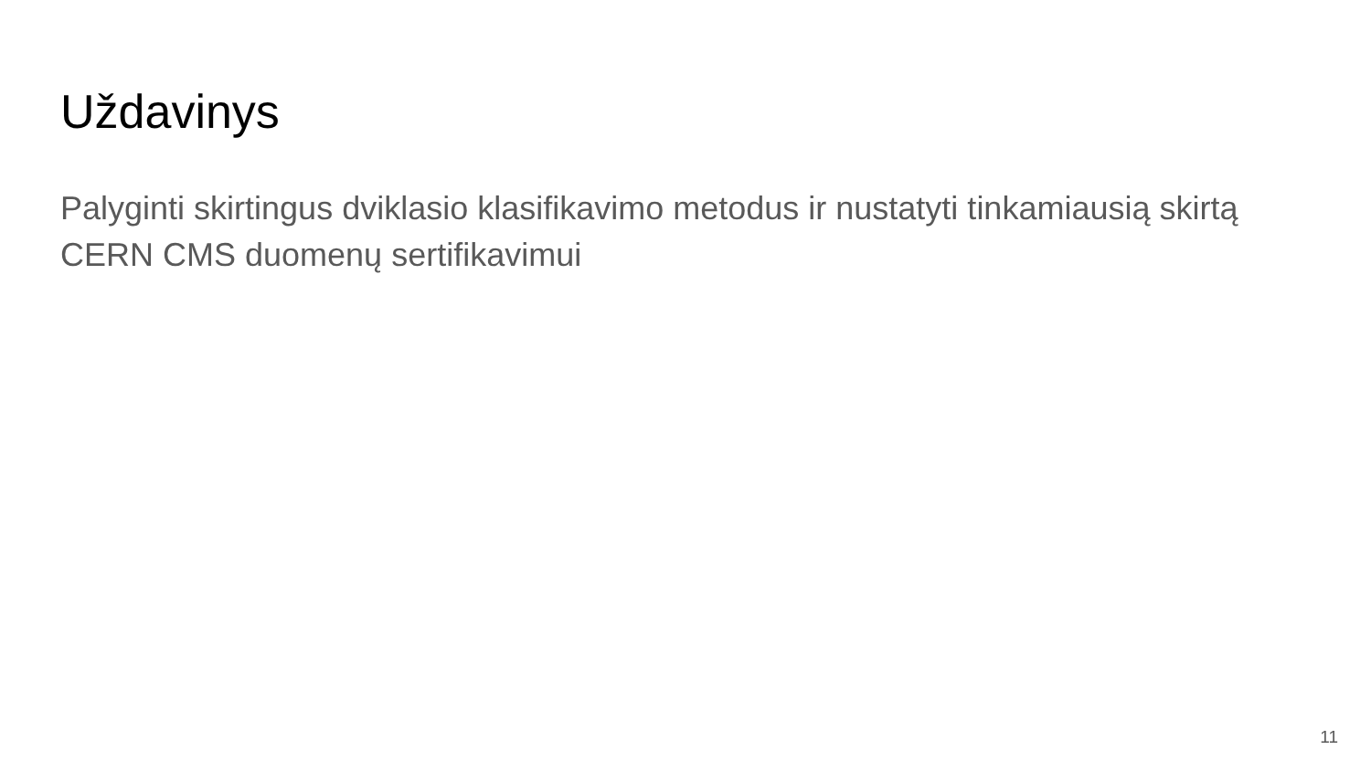Uždavinys
Palyginti skirtingus dviklasio klasifikavimo metodus ir nustatyti tinkamiausią skirtą CERN CMS duomenų sertifikavimui
11